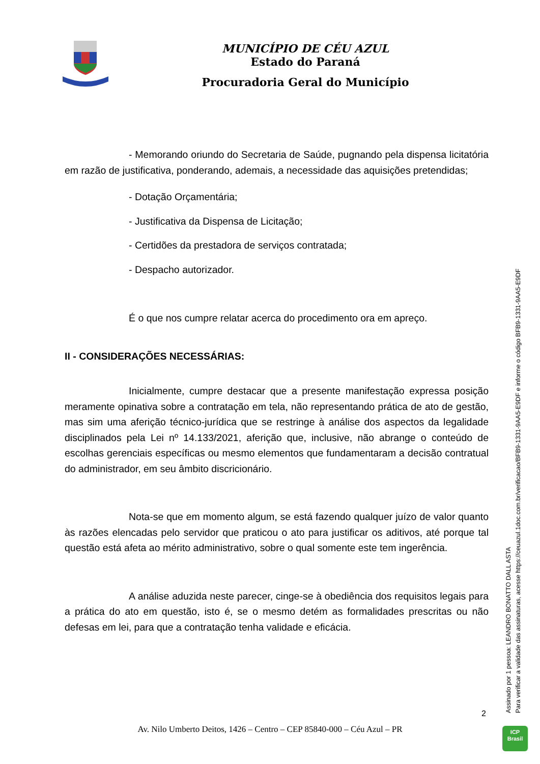MUNICÍPIO DE CÉU AZUL
Estado do Paraná
Procuradoria Geral do Município
- Memorando oriundo do Secretaria de Saúde, pugnando pela dispensa licitatória em razão de justificativa, ponderando, ademais, a necessidade das aquisições pretendidas;
- Dotação Orçamentária;
- Justificativa da Dispensa de Licitação;
- Certidões da prestadora de serviços contratada;
- Despacho autorizador.
É o que nos cumpre relatar acerca do procedimento ora em apreço.
II - CONSIDERAÇÕES NECESSÁRIAS:
Inicialmente, cumpre destacar que a presente manifestação expressa posição meramente opinativa sobre a contratação em tela, não representando prática de ato de gestão, mas sim uma aferição técnico-jurídica que se restringe à análise dos aspectos da legalidade disciplinados pela Lei nº 14.133/2021, aferição que, inclusive, não abrange o conteúdo de escolhas gerenciais específicas ou mesmo elementos que fundamentaram a decisão contratual do administrador, em seu âmbito discricionário.
Nota-se que em momento algum, se está fazendo qualquer juízo de valor quanto às razões elencadas pelo servidor que praticou o ato para justificar os aditivos, até porque tal questão está afeta ao mérito administrativo, sobre o qual somente este tem ingerência.
A análise aduzida neste parecer, cinge-se à obediência dos requisitos legais para a prática do ato em questão, isto é, se o mesmo detém as formalidades prescritas ou não defesas em lei, para que a contratação tenha validade e eficácia.
Assinado por 1 pessoa: LEANDRO BONATTO DALL ASTA
Para verificar a validade das assinaturas, acesse https://ceuazul.1doc.com.br/verificacao/BFB9-1331-9AA5-E9DF e informe o código BFB9-1331-9AA5-E9DF
2
Av. Nilo Umberto Deitos, 1426 – Centro – CEP 85840-000 – Céu Azul – PR
ICP
Brasil